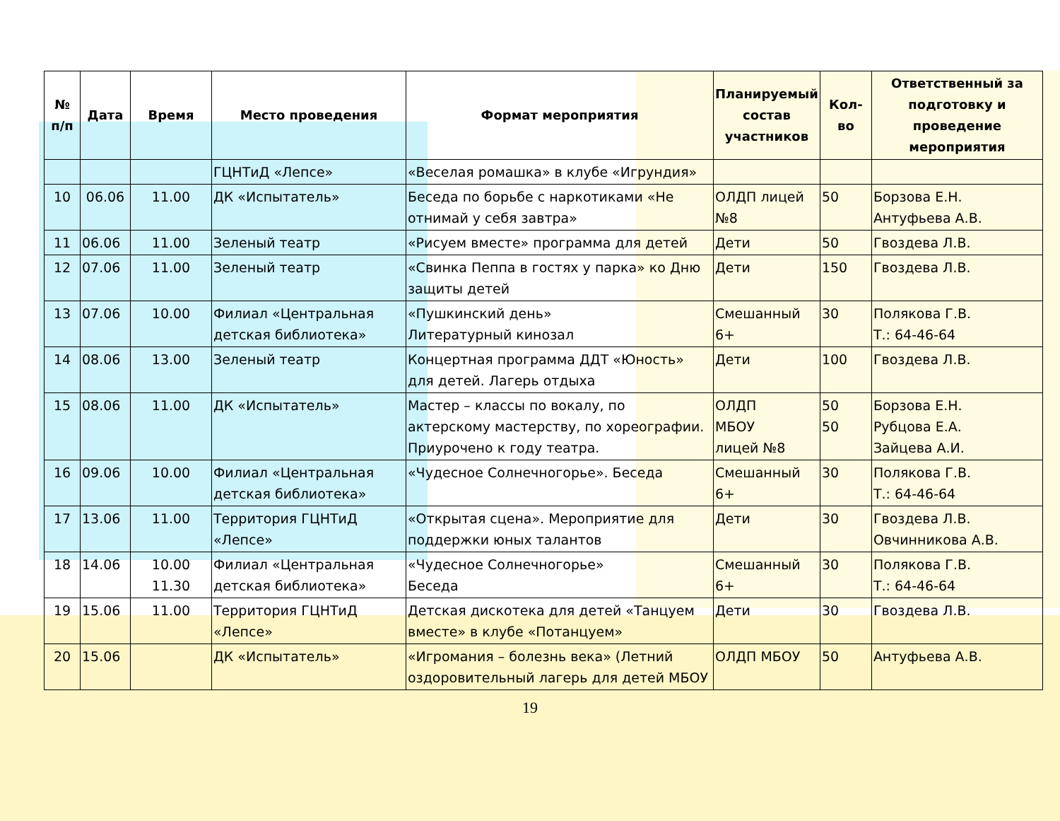| № п/п | Дата | Время | Место проведения | Формат мероприятия | Планируемый состав участников | Кол-во | Ответственный за подготовку и проведение мероприятия |
| --- | --- | --- | --- | --- | --- | --- | --- |
| | | | ГЦНТиД «Лепсе» | «Веселая ромашка» в клубе «Игрундия» | | | |
| 10 | 06.06 | 11.00 | ДК «Испытатель» | Беседа по борьбе с наркотиками «Не отнимай у себя завтра» | ОЛДП лицей №8 | 50 | Борзова Е.Н. Антуфьева А.В. |
| 11 | 06.06 | 11.00 | Зеленый театр | «Рисуем вместе» программа для детей | Дети | 50 | Гвоздева Л.В. |
| 12 | 07.06 | 11.00 | Зеленый театр | «Свинка Пеппа в гостях у парка» ко Дню защиты детей | Дети | 150 | Гвоздева Л.В. |
| 13 | 07.06 | 10.00 | Филиал «Центральная детская библиотека» | «Пушкинский день» Литературный кинозал | Смешанный 6+ | 30 | Полякова Г.В. Т.: 64-46-64 |
| 14 | 08.06 | 13.00 | Зеленый театр | Концертная программа ДДТ «Юность» для детей. Лагерь отдыха | Дети | 100 | Гвоздева Л.В. |
| 15 | 08.06 | 11.00 | ДК «Испытатель» | Мастер – классы по вокалу, по актерскому мастерству, по хореографии. Приурочено к году театра. | ОЛДП МБОУ лицей №8 | 50 50 | Борзова Е.Н. Рубцова Е.А. Зайцева А.И. |
| 16 | 09.06 | 10.00 | Филиал «Центральная детская библиотека» | «Чудесное Солнечногорье». Беседа | Смешанный 6+ | 30 | Полякова Г.В. Т.: 64-46-64 |
| 17 | 13.06 | 11.00 | Территория ГЦНТиД «Лепсе» | «Открытая сцена». Мероприятие для поддержки юных талантов | Дети | 30 | Гвоздева Л.В. Овчинникова А.В. |
| 18 | 14.06 | 10.00 11.30 | Филиал «Центральная детская библиотека» | «Чудесное Солнечногорье» Беседа | Смешанный 6+ | 30 | Полякова Г.В. Т.: 64-46-64 |
| 19 | 15.06 | 11.00 | Территория ГЦНТиД «Лепсе» | Детская дискотека для детей «Танцуем вместе» в клубе «Потанцуем» | Дети | 30 | Гвоздева Л.В. |
| 20 | 15.06 | | ДК «Испытатель» | «Игромания – болезнь века» (Летний оздоровительный лагерь для детей МБОУ | ОЛДП МБОУ | 50 | Антуфьева А.В. |
19